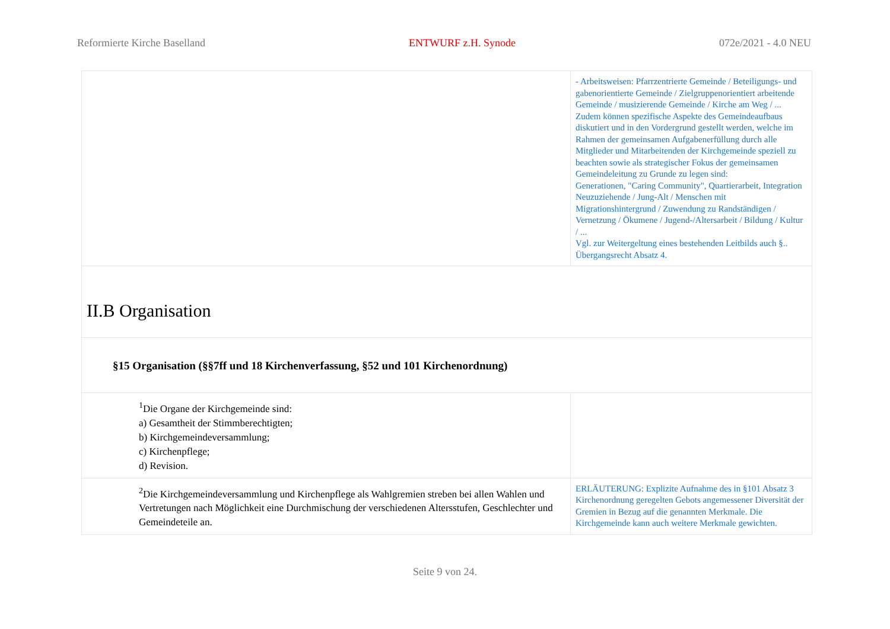Reformierte Kirche Baselland ENTWURF z.H. Synode 072e/2021 - 4.0 NEU
| | - Arbeitsweisen: Pfarrzentrierte Gemeinde / Beteiligungs- und gabenorientierte Gemeinde / Zielgruppenorientiert arbeitende Gemeinde / musizierende Gemeinde / Kirche am Weg / ... Zudem können spezifische Aspekte des Gemeindeaufbaus diskutiert und in den Vordergrund gestellt werden, welche im Rahmen der gemeinsamen Aufgabenerfüllung durch alle Mitglieder und Mitarbeitenden der Kirchgemeinde speziell zu beachten sowie als strategischer Fokus der gemeinsamen Gemeindeleitung zu Grunde zu legen sind: Generationen, "Caring Community", Quartierarbeit, Integration Neuzuziehende / Jung-Alt / Menschen mit Migrationshintergrund / Zuwendung zu Randständigen / Vernetzung / Ökumene / Jugend-/Altersarbeit / Bildung / Kultur / ... Vgl. zur Weitergeltung eines bestehenden Leitbilds auch §.. Übergangsrecht Absatz 4. |
| II.B Organisation | |
| §15 Organisation (§§7ff und 18 Kirchenverfassung, §52 und 101 Kirchenordnung) | |
| <sup>1</sup> Die Organe der Kirchgemeinde sind: a) Gesamtheit der Stimmberechtigten; b) Kirchgemeindeversammlung; c) Kirchenpflege; d) Revision. | |
| <sup>2</sup> Die Kirchgemeindeversammlung und Kirchenpflege als Wahlgremien streben bei allen Wahlen und Vertretungen nach Möglichkeit eine Durchmischung der verschiedenen Altersstufen, Geschlechter und Gemeindeteile an. | ERLÄUTERUNG: Explizite Aufnahme des in §101 Absatz 3 Kirchenordnung geregelten Gebots angemessener Diversität der Gremien in Bezug auf die genannten Merkmale. Die Kirchgemeinde kann auch weitere Merkmale gewichten. |
Seite 9 von 24.